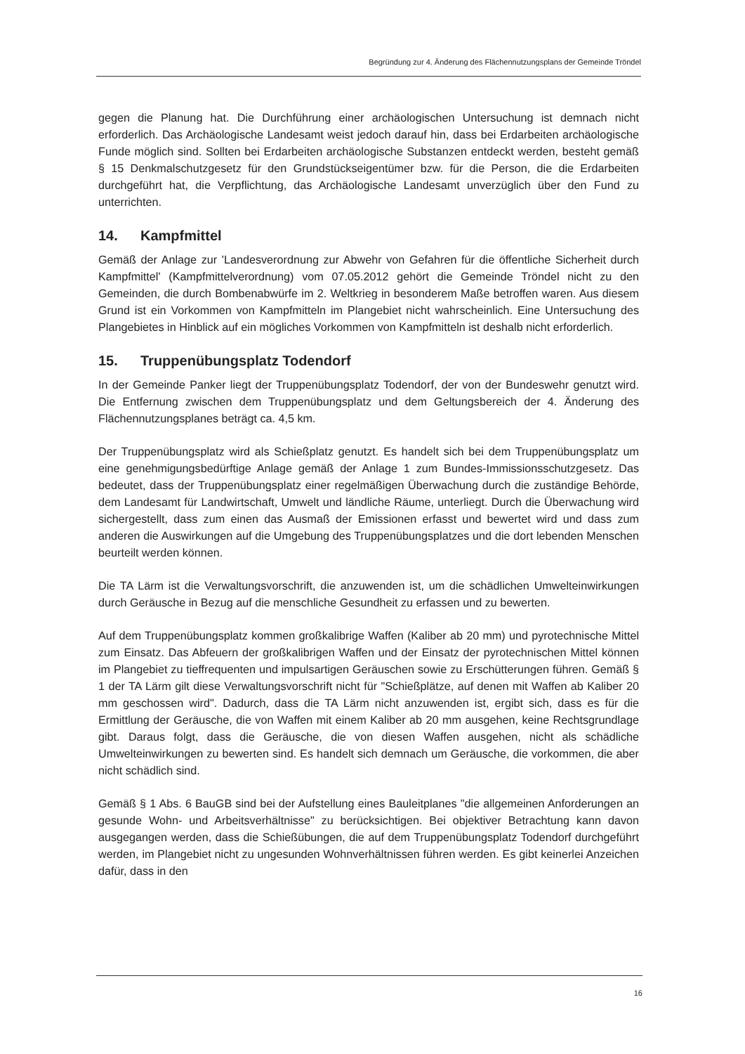Begründung zur 4. Änderung des Flächennutzungsplans der Gemeinde Tröndel
gegen die Planung hat. Die Durchführung einer archäologischen Untersuchung ist demnach nicht erforderlich. Das Archäologische Landesamt weist jedoch darauf hin, dass bei Erdarbeiten archäologische Funde möglich sind. Sollten bei Erdarbeiten archäologische Substanzen entdeckt werden, besteht gemäß § 15 Denkmalschutzgesetz für den Grundstückseigentümer bzw. für die Person, die die Erdarbeiten durchgeführt hat, die Verpflichtung, das Archäologische Landesamt unverzüglich über den Fund zu unterrichten.
14. Kampfmittel
Gemäß der Anlage zur 'Landesverordnung zur Abwehr von Gefahren für die öffentliche Sicherheit durch Kampfmittel' (Kampfmittelverordnung) vom 07.05.2012 gehört die Gemeinde Tröndel nicht zu den Gemeinden, die durch Bombenabwürfe im 2. Weltkrieg in besonderem Maße betroffen waren. Aus diesem Grund ist ein Vorkommen von Kampfmitteln im Plangebiet nicht wahrscheinlich. Eine Untersuchung des Plangebietes in Hinblick auf ein mögliches Vorkommen von Kampfmitteln ist deshalb nicht erforderlich.
15. Truppenübungsplatz Todendorf
In der Gemeinde Panker liegt der Truppenübungsplatz Todendorf, der von der Bundeswehr genutzt wird. Die Entfernung zwischen dem Truppenübungsplatz und dem Geltungsbereich der 4. Änderung des Flächennutzungsplanes beträgt ca. 4,5 km.
Der Truppenübungsplatz wird als Schießplatz genutzt. Es handelt sich bei dem Truppenübungsplatz um eine genehmigungsbedürftige Anlage gemäß der Anlage 1 zum Bundes-Immissionsschutzgesetz. Das bedeutet, dass der Truppenübungsplatz einer regelmäßigen Überwachung durch die zuständige Behörde, dem Landesamt für Landwirtschaft, Umwelt und ländliche Räume, unterliegt. Durch die Überwachung wird sichergestellt, dass zum einen das Ausmaß der Emissionen erfasst und bewertet wird und dass zum anderen die Auswirkungen auf die Umgebung des Truppenübungsplatzes und die dort lebenden Menschen beurteilt werden können.
Die TA Lärm ist die Verwaltungsvorschrift, die anzuwenden ist, um die schädlichen Umwelteinwirkungen durch Geräusche in Bezug auf die menschliche Gesundheit zu erfassen und zu bewerten.
Auf dem Truppenübungsplatz kommen großkalibrige Waffen (Kaliber ab 20 mm) und pyrotechnische Mittel zum Einsatz. Das Abfeuern der großkalibrigen Waffen und der Einsatz der pyrotechnischen Mittel können im Plangebiet zu tieffrequenten und impulsartigen Geräuschen sowie zu Erschütterungen führen. Gemäß § 1 der TA Lärm gilt diese Verwaltungsvorschrift nicht für "Schießplätze, auf denen mit Waffen ab Kaliber 20 mm geschossen wird". Dadurch, dass die TA Lärm nicht anzuwenden ist, ergibt sich, dass es für die Ermittlung der Geräusche, die von Waffen mit einem Kaliber ab 20 mm ausgehen, keine Rechtsgrundlage gibt. Daraus folgt, dass die Geräusche, die von diesen Waffen ausgehen, nicht als schädliche Umwelteinwirkungen zu bewerten sind. Es handelt sich demnach um Geräusche, die vorkommen, die aber nicht schädlich sind.
Gemäß § 1 Abs. 6 BauGB sind bei der Aufstellung eines Bauleitplanes "die allgemeinen Anforderungen an gesunde Wohn- und Arbeitsverhältnisse" zu berücksichtigen. Bei objektiver Betrachtung kann davon ausgegangen werden, dass die Schießübungen, die auf dem Truppenübungsplatz Todendorf durchgeführt werden, im Plangebiet nicht zu ungesunden Wohnverhältnissen führen werden. Es gibt keinerlei Anzeichen dafür, dass in den
16